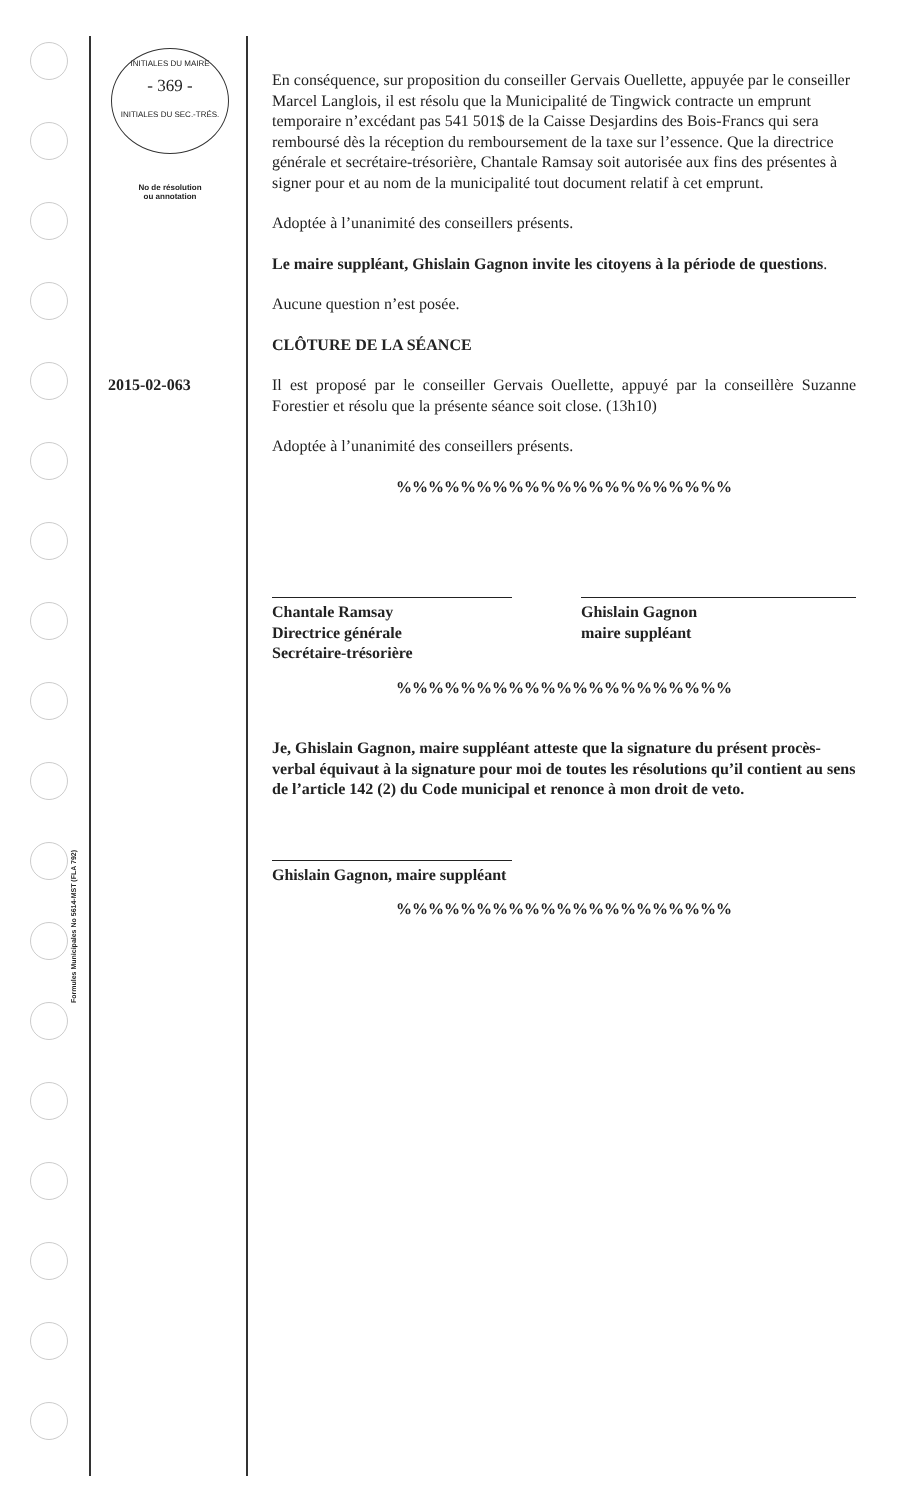INITIALES DU MAIRE
- 369 -
INITIALES DU SEC.-TRÉS.
No de résolution
ou annotation
Formules Municipales No 5614-MST (FLA 792)
2015-02-063
En conséquence, sur proposition du conseiller Gervais Ouellette, appuyée par le conseiller Marcel Langlois, il est résolu que la Municipalité de Tingwick contracte un emprunt temporaire n’excédant pas 541 501$ de la Caisse Desjardins des Bois-Francs qui sera remboursé dès la réception du remboursement de la taxe sur l’essence. Que la directrice générale et secrétaire-trésorière, Chantale Ramsay soit autorisée aux fins des présentes à signer pour et au nom de la municipalité tout document relatif à cet emprunt.
Adoptée à l’unanimité des conseillers présents.
Le maire suppléant, Ghislain Gagnon invite les citoyens à la période de questions.
Aucune question n’est posée.
CLÔTURE DE LA SÉANCE
Il est proposé par le conseiller Gervais Ouellette, appuyé par la conseillère Suzanne Forestier et résolu que la présente séance soit close. (13h10)
Adoptée à l’unanimité des conseillers présents.
%%%%%%%%%%%%%%%%%%%%%
Chantale Ramsay
Directrice générale
Secrétaire-trésorière
Ghislain Gagnon
maire suppléant
%%%%%%%%%%%%%%%%%%%%%
Je, Ghislain Gagnon, maire suppléant atteste que la signature du présent procès-verbal équivaut à la signature pour moi de toutes les résolutions qu’il contient au sens de l’article 142 (2) du Code municipal et renonce à mon droit de veto.
Ghislain Gagnon, maire suppléant
%%%%%%%%%%%%%%%%%%%%%